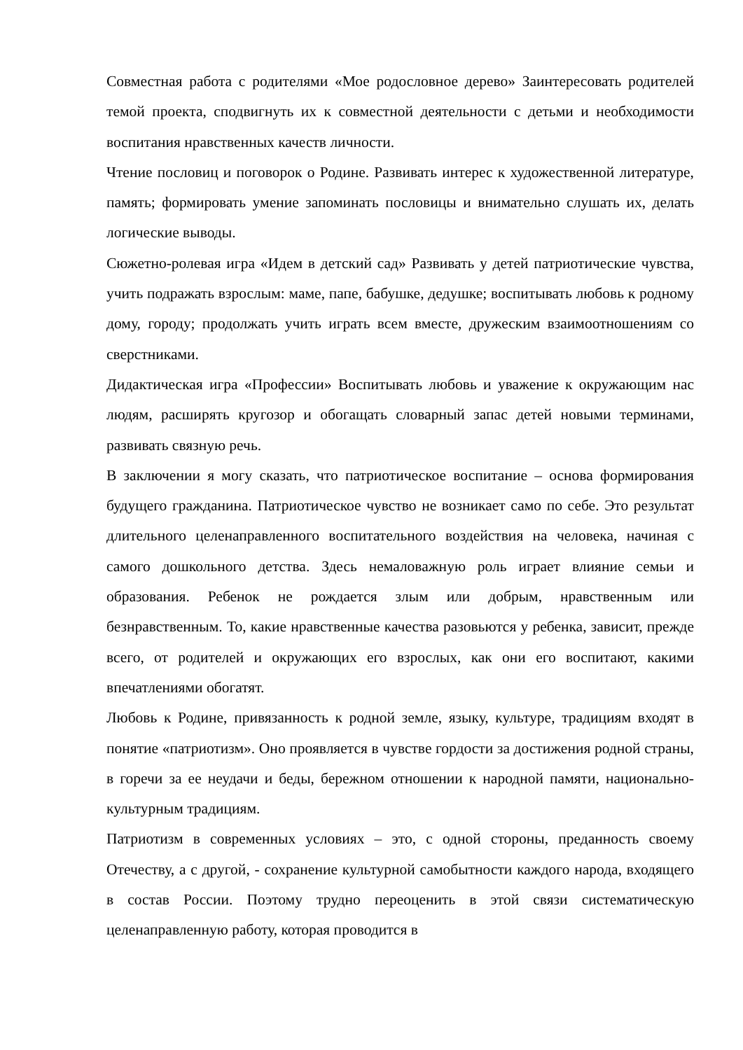Совместная работа с родителями «Мое родословное дерево» Заинтересовать родителей темой проекта, сподвигнуть их к совместной деятельности с детьми и необходимости воспитания нравственных качеств личности.
Чтение пословиц и поговорок о Родине. Развивать интерес к художественной литературе, память; формировать умение запоминать пословицы и внимательно слушать их, делать логические выводы.
Сюжетно-ролевая игра «Идем в детский сад» Развивать у детей патриотические чувства, учить подражать взрослым: маме, папе, бабушке, дедушке; воспитывать любовь к родному дому, городу; продолжать учить играть всем вместе, дружеским взаимоотношениям со сверстниками.
Дидактическая игра «Профессии» Воспитывать любовь и уважение к окружающим нас людям, расширять кругозор и обогащать словарный запас детей новыми терминами, развивать связную речь.
В заключении я могу сказать, что патриотическое воспитание – основа формирования будущего гражданина. Патриотическое чувство не возникает само по себе. Это результат длительного целенаправленного воспитательного воздействия на человека, начиная с самого дошкольного детства. Здесь немаловажную роль играет влияние семьи и образования. Ребенок не рождается злым или добрым, нравственным или безнравственным. То, какие нравственные качества разовьются у ребенка, зависит, прежде всего, от родителей и окружающих его взрослых, как они его воспитают, какими впечатлениями обогатят.
Любовь к Родине, привязанность к родной земле, языку, культуре, традициям входят в понятие «патриотизм». Оно проявляется в чувстве гордости за достижения родной страны, в горечи за ее неудачи и беды, бережном отношении к народной памяти, национально-культурным традициям.
Патриотизм в современных условиях – это, с одной стороны, преданность своему Отечеству, а с другой, - сохранение культурной самобытности каждого народа, входящего в состав России. Поэтому трудно переоценить в этой связи систематическую целенаправленную работу, которая проводится в